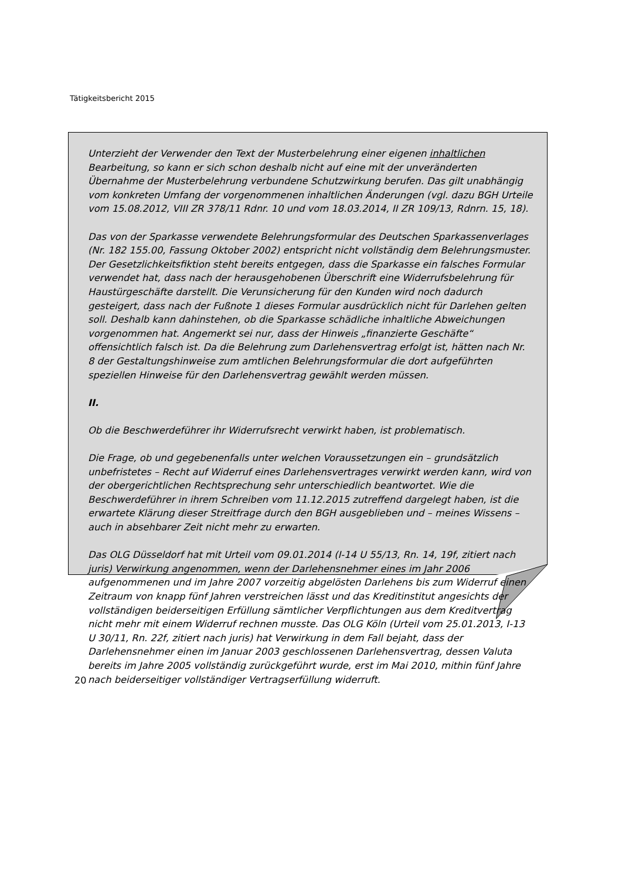Tätigkeitsbericht 2015
Unterzieht der Verwender den Text der Musterbelehrung einer eigenen inhaltlichen Bearbeitung, so kann er sich schon deshalb nicht auf eine mit der unveränderten Übernahme der Musterbelehrung verbundene Schutzwirkung berufen. Das gilt unabhängig vom konkreten Umfang der vorgenommenen inhaltlichen Änderungen (vgl. dazu BGH Urteile vom 15.08.2012, VIII ZR 378/11 Rdnr. 10 und vom 18.03.2014, II ZR 109/13, Rdnrn. 15, 18).
Das von der Sparkasse verwendete Belehrungsformular des Deutschen Sparkassenverlages (Nr. 182 155.00, Fassung Oktober 2002) entspricht nicht vollständig dem Belehrungsmuster. Der Gesetzlichkeitsfiktion steht bereits entgegen, dass die Sparkasse ein falsches Formular verwendet hat, dass nach der herausgehobenen Überschrift eine Widerrufsbelehrung für Haustürgeschäfte darstellt. Die Verunsicherung für den Kunden wird noch dadurch gesteigert, dass nach der Fußnote 1 dieses Formular ausdrücklich nicht für Darlehen gelten soll. Deshalb kann dahinstehen, ob die Sparkasse schädliche inhaltliche Abweichungen vorgenommen hat. Angemerkt sei nur, dass der Hinweis „finanzierte Geschäfte“ offensichtlich falsch ist. Da die Belehrung zum Darlehensvertrag erfolgt ist, hätten nach Nr. 8 der Gestaltungshinweise zum amtlichen Belehrungsformular die dort aufgeführten speziellen Hinweise für den Darlehensvertrag gewählt werden müssen.
II.
Ob die Beschwerdeführer ihr Widerrufsrecht verwirkt haben, ist problematisch.
Die Frage, ob und gegebenenfalls unter welchen Voraussetzungen ein – grundsätzlich unbefristetes – Recht auf Widerruf eines Darlehensvertrages verwirkt werden kann, wird von der obergerichtlichen Rechtsprechung sehr unterschiedlich beantwortet. Wie die Beschwerdeführer in ihrem Schreiben vom 11.12.2015 zutreffend dargelegt haben, ist die erwartete Klärung dieser Streitfrage durch den BGH ausgeblieben und – meines Wissens – auch in absehbarer Zeit nicht mehr zu erwarten.
Das OLG Düsseldorf hat mit Urteil vom 09.01.2014 (I-14 U 55/13, Rn. 14, 19f, zitiert nach juris) Verwirkung angenommen, wenn der Darlehensnehmer eines im Jahr 2006 aufgenommenen und im Jahre 2007 vorzeitig abgelösten Darlehens bis zum Widerruf einen Zeitraum von knapp fünf Jahren verstreichen lässt und das Kreditinstitut angesichts der vollständigen beiderseitigen Erfüllung sämtlicher Verpflichtungen aus dem Kreditvertrag nicht mehr mit einem Widerruf rechnen musste. Das OLG Köln (Urteil vom 25.01.2013, I-13 U 30/11, Rn. 22f, zitiert nach juris) hat Verwirkung in dem Fall bejaht, dass der Darlehensnehmer einen im Januar 2003 geschlossenen Darlehensvertrag, dessen Valuta bereits im Jahre 2005 vollständig zurückgeführt wurde, erst im Mai 2010, mithin fünf Jahre nach beiderseitiger vollständiger Vertragserfüllung widerruft.
20